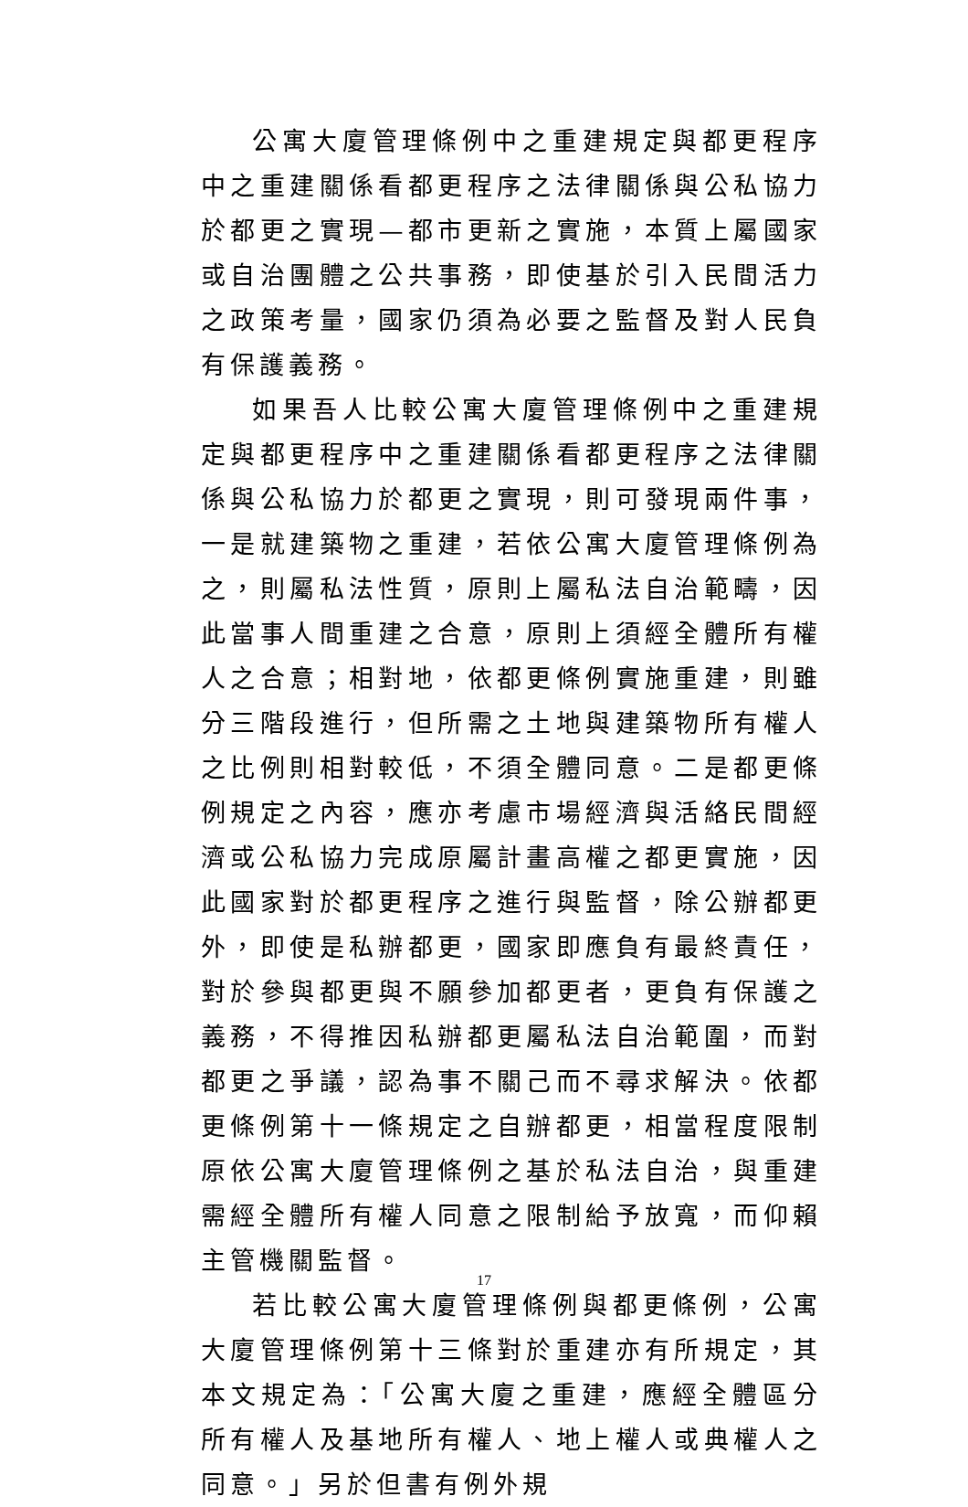公寓大廈管理條例中之重建規定與都更程序中之重建關係看都更程序之法律關係與公私協力於都更之實現—都市更新之實施，本質上屬國家或自治團體之公共事務，即使基於引入民間活力之政策考量，國家仍須為必要之監督及對人民負有保護義務。
如果吾人比較公寓大廈管理條例中之重建規定與都更程序中之重建關係看都更程序之法律關係與公私協力於都更之實現，則可發現兩件事，一是就建築物之重建，若依公寓大廈管理條例為之，則屬私法性質，原則上屬私法自治範疇，因此當事人間重建之合意，原則上須經全體所有權人之合意；相對地，依都更條例實施重建，則雖分三階段進行，但所需之土地與建築物所有權人之比例則相對較低，不須全體同意。二是都更條例規定之內容，應亦考慮市場經濟與活絡民間經濟或公私協力完成原屬計畫高權之都更實施，因此國家對於都更程序之進行與監督，除公辦都更外，即使是私辦都更，國家即應負有最終責任，對於參與都更與不願參加都更者，更負有保護之義務，不得推因私辦都更屬私法自治範圍，而對都更之爭議，認為事不關己而不尋求解決。依都更條例第十一條規定之自辦都更，相當程度限制原依公寓大廈管理條例之基於私法自治，與重建需經全體所有權人同意之限制給予放寬，而仰賴主管機關監督。
若比較公寓大廈管理條例與都更條例，公寓大廈管理條例第十三條對於重建亦有所規定，其本文規定為：「公寓大廈之重建，應經全體區分所有權人及基地所有權人、地上權人或典權人之同意。」另於但書有例外規
17